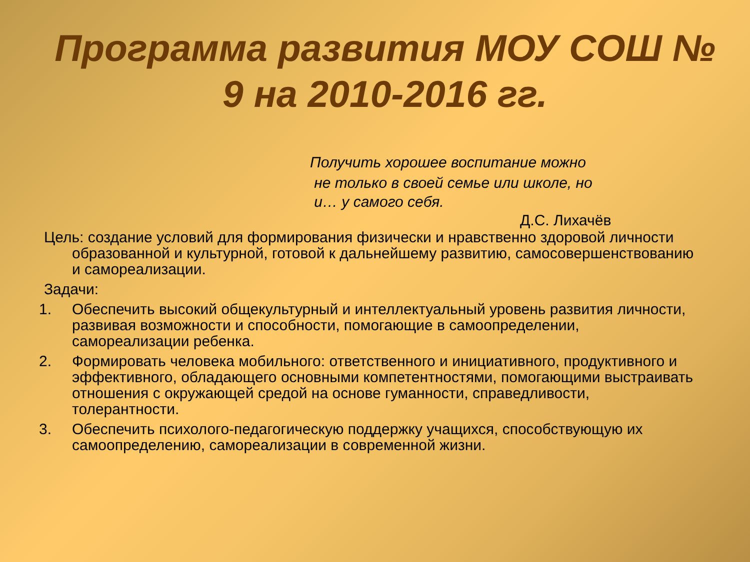Программа развития МОУ СОШ №
9 на 2010-2016 гг.
Получить хорошее воспитание можно
не только в своей семье или школе, но
и… у самого себя.
Д.С. Лихачёв
Цель: создание условий для формирования физически и нравственно здоровой личности образованной и культурной, готовой к дальнейшему развитию, самосовершенствованию и самореализации.
Задачи:
1. Обеспечить высокий общекультурный и интеллектуальный уровень развития личности, развивая возможности и способности, помогающие в самоопределении, самореализации ребенка.
2. Формировать человека мобильного: ответственного и инициативного, продуктивного и эффективного, обладающего основными компетентностями, помогающими выстраивать отношения с окружающей средой на основе гуманности, справедливости, толерантности.
3. Обеспечить психолого-педагогическую поддержку учащихся, способствующую их самоопределению, самореализации в современной жизни.